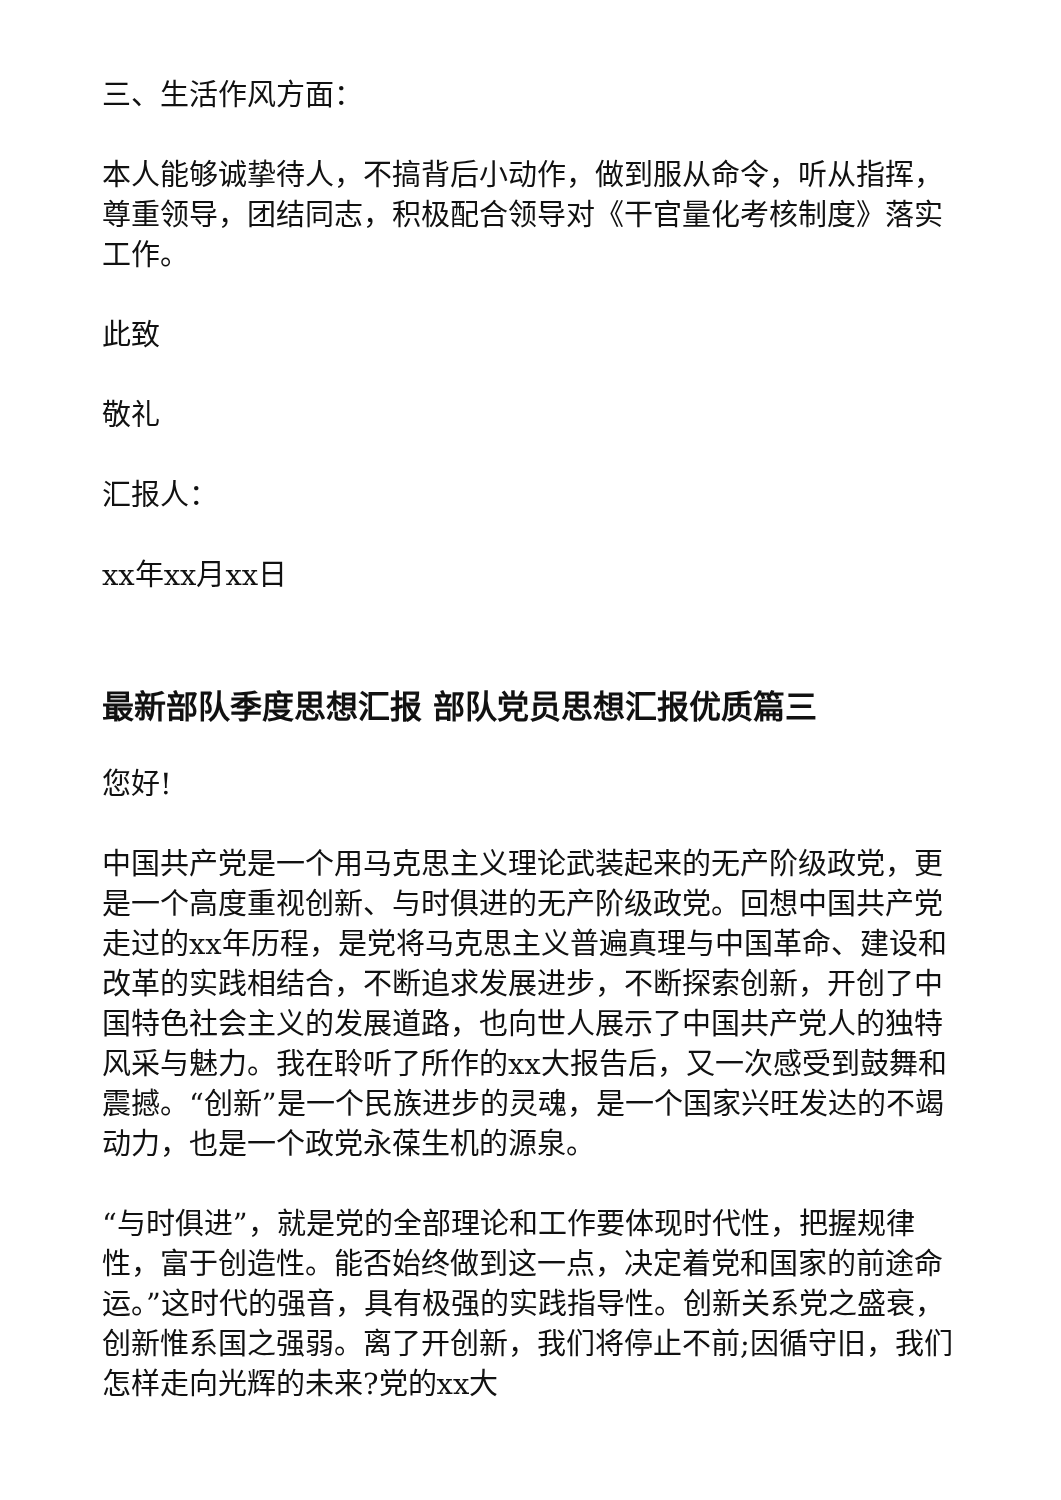三、生活作风方面：
本人能够诚挚待人，不搞背后小动作，做到服从命令，听从指挥，尊重领导，团结同志，积极配合领导对《干官量化考核制度》落实工作。
此致
敬礼
汇报人：
xx年xx月xx日
最新部队季度思想汇报 部队党员思想汇报优质篇三
您好!
中国共产党是一个用马克思主义理论武装起来的无产阶级政党，更是一个高度重视创新、与时俱进的无产阶级政党。回想中国共产党走过的xx年历程，是党将马克思主义普遍真理与中国革命、建设和改革的实践相结合，不断追求发展进步，不断探索创新，开创了中国特色社会主义的发展道路，也向世人展示了中国共产党人的独特风采与魅力。我在聆听了所作的xx大报告后，又一次感受到鼓舞和震撼。“创新”是一个民族进步的灵魂，是一个国家兴旺发达的不竭动力，也是一个政党永葆生机的源泉。
“与时俱进”，就是党的全部理论和工作要体现时代性，把握规律性，富于创造性。能否始终做到这一点，决定着党和国家的前途命运。”这时代的强音，具有极强的实践指导性。创新关系党之盛衰，创新惟系国之强弱。离了开创新，我们将停止不前;因循守旧，我们怎样走向光辉的未来?党的xx大